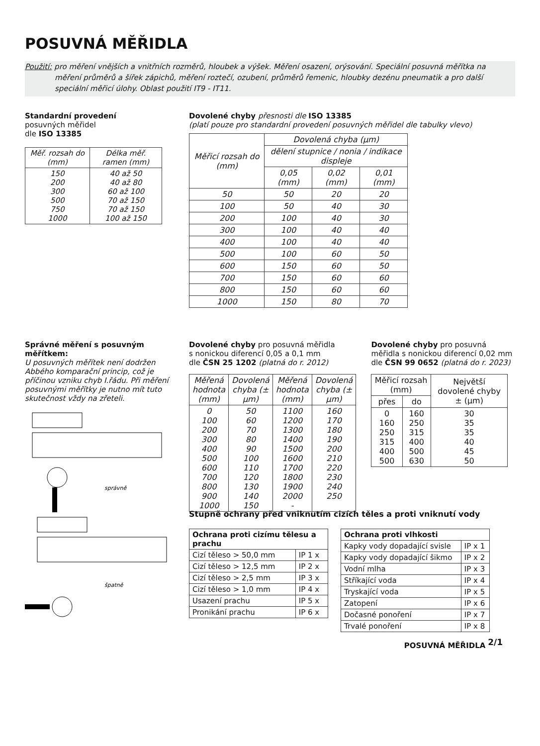POSUVNÁ MĚŘIDLA
Použití: pro měření vnějších a vnitřních rozměrů, hloubek a výšek. Měření osazení, orýsování. Speciální posuvná měřítka na
měření průměrů a šířek zápichů, měření roztečí, ozubení, průměrů řemenic, hloubky dezénu pneumatik a pro další
speciální měřicí úlohy. Oblast použití IT9 - IT11.
Standardní provedení
posuvných měřidel
dle ISO 13385
| Měř. rozsah do (mm) | Délka měř. ramen (mm) |
| --- | --- |
| 150 200 300 500 750 1000 | 40 až 50 40 až 80 60 až 100 70 až 150 70 až 150 100 až 150 |
Dovolené chyby přesnosti dle ISO 13385
(platí pouze pro standardní provedení posuvných měřidel dle tabulky vlevo)
| Měřicí rozsah do (mm) | Dovolená chyba (µm) | | |
| --- | --- | --- | --- |
| | dělení stupnice / nonia / indikace displeje | | |
| | 0,05 (mm) | 0,02 (mm) | 0,01 (mm) |
| 50 | 50 | 20 | 20 |
| 100 | 50 | 40 | 30 |
| 200 | 100 | 40 | 30 |
| 300 | 100 | 40 | 40 |
| 400 | 100 | 40 | 40 |
| 500 | 100 | 60 | 50 |
| 600 | 150 | 60 | 50 |
| 700 | 150 | 60 | 60 |
| 800 | 150 | 60 | 60 |
| 1000 | 150 | 80 | 70 |
Správné měření s posuvným měřítkem:
U posuvných měřítek není dodržen Abbého komparační princip, což je příčinou vzniku chyb I.řádu. Při měření posuvnými měřítky je nutno mít tuto skutečnost vždy na zřeteli.
správně
špatně
Dovolené chyby pro posuvná měřidla
s nonickou diferencí 0,05 a 0,1 mm
dle ČSN 25 1202 (platná do r. 2012)
| Měřená hodnota (mm) | Dovolená chyba (± µm) | Měřená hodnota (mm) | Dovolená chyba (± µm) |
| --- | --- | --- | --- |
| 0 100 200 300 400 500 600 700 800 900 1000 | 50 60 70 80 90 100 110 120 130 140 150 | 1100 1200 1300 1400 1500 1600 1700 1800 1900 2000 - | 160 170 180 190 200 210 220 230 240 250 |
Dovolené chyby pro posuvná
měřidla s nonickou diferencí 0,02 mm
dle ČSN 99 0652 (platná do r. 2023)
| Měřicí rozsah (mm) | | Největší dovolené chyby ± (µm) |
| --- | --- | --- |
| přes | do | |
| 0 160 250 315 400 500 | 160 250 315 400 500 630 | 30 35 35 40 45 50 |
Stupně ochrany před vniknutím cizích těles a proti vniknutí vody
| Ochrana proti cizímu tělesu a prachu | |
| Cizí těleso > 50,0 mm | IP 1 x |
| Cizí těleso > 12,5 mm | IP 2 x |
| Cizí těleso > 2,5 mm | IP 3 x |
| Cizí těleso > 1,0 mm | IP 4 x |
| Usazení prachu | IP 5 x |
| Pronikání prachu | IP 6 x |
| Ochrana proti vlhkosti | |
| Kapky vody dopadající svisle | IP x 1 |
| Kapky vody dopadající šikmo | IP x 2 |
| Vodní mlha | IP x 3 |
| Stříkající voda | IP x 4 |
| Tryskající voda | IP x 5 |
| Zatopení | IP x 6 |
| Dočasné ponoření | IP x 7 |
| Trvalé ponoření | IP x 8 |
POSUVNÁ MĚŘIDLA 2/1